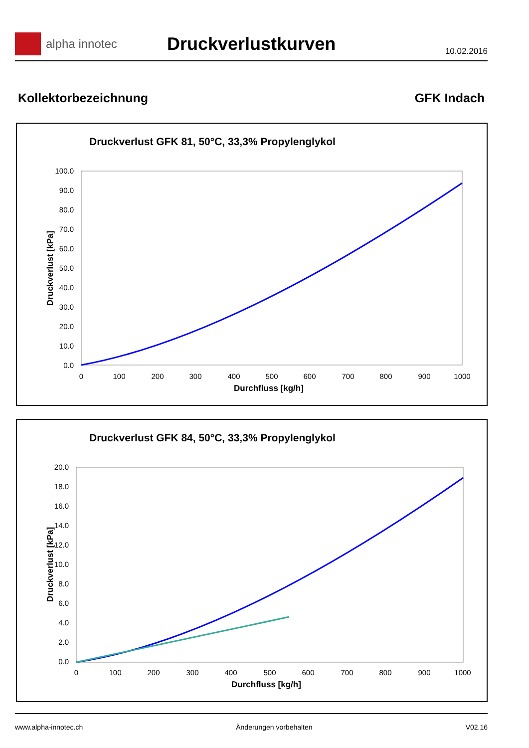alpha innotec
Druckverlustkurven
10.02.2016
Kollektorbezeichnung GFK Indach
Druckverlust GFK 81, 50°C, 33,3% Propylenglykol
100.0
90.0
80.0
70.0
60.0
50.0
40.0
30.0
20.0
10.0
0.0
0
100
200
300
400
500
600
700
800
900
1000
Durchfluss [kg/h]
Druckverlust [kPa]
Druckverlust GFK 84, 50°C, 33,3% Propylenglykol
20.0
18.0
16.0
14.0
12.0
10.0
8.0
6.0
4.0
2.0
0.0
0
100
200
300
400
500
600
700
800
900
1000
Durchfluss [kg/h]
Druckverlust [kPa]
www.alpha-innotec.ch Änderungen vorbehalten V02.16